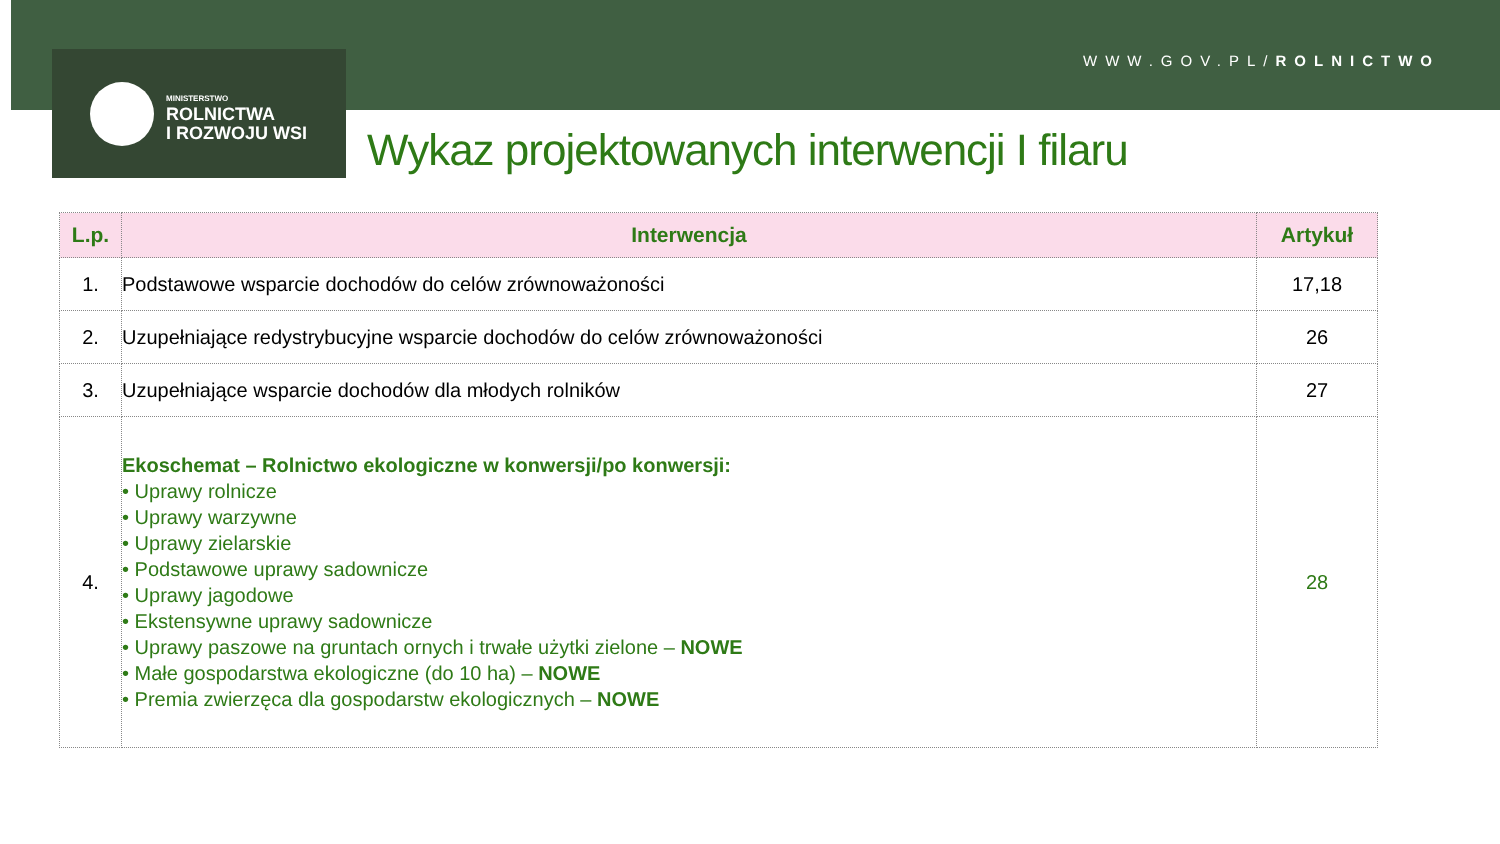MINISTERSTWO
ROLNICTWA
I ROZWOJU WSI
WWW.GOV.PL/ROLNICTWO
Wykaz projektowanych interwencji I filaru
| L.p. | Interwencja | Artykuł |
| --- | --- | --- |
| 1. | Podstawowe wsparcie dochodów do celów zrównoważoności | 17,18 |
| 2. | Uzupełniające redystrybucyjne wsparcie dochodów do celów zrównoważoności | 26 |
| 3. | Uzupełniające wsparcie dochodów dla młodych rolników | 27 |
| 4. | Ekoschemat – Rolnictwo ekologiczne w konwersji/po konwersji: • Uprawy rolnicze • Uprawy warzywne • Uprawy zielarskie • Podstawowe uprawy sadownicze • Uprawy jagodowe • Ekstensywne uprawy sadownicze • Uprawy paszowe na gruntach ornych i trwałe użytki zielone – NOWE • Małe gospodarstwa ekologiczne (do 10 ha) – NOWE • Premia zwierzęca dla gospodarstw ekologicznych – NOWE | 28 |